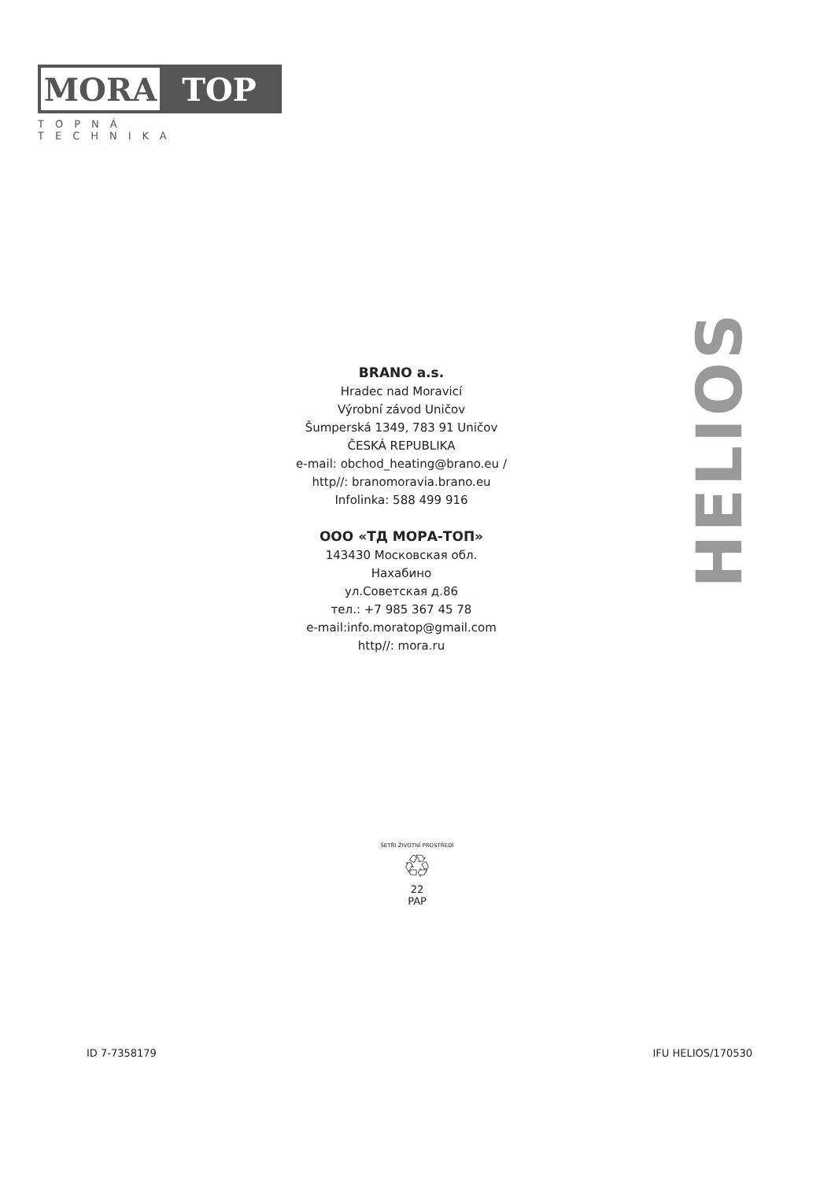MORA TOP
TOPNÁ TECHNIKA
BRANO a.s.
Hradec nad Moravicí
Výrobní závod Uničov
Šumperská 1349, 783 91 Uničov
ČESKÁ REPUBLIKA
e-mail: obchod_heating@brano.eu /
http//: branomoravia.brano.eu
Infolinka: 588 499 916
ООО «ТД МОРА-ТОП»
143430 Московская обл.
Нахабино
ул.Советская д.86
тел.: +7 985 367 45 78
e-mail:info.moratop@gmail.com
http//: mora.ru
HELIOS
ŠETŘI ŽIVOTNÍ PROSTŘEDÍ
♲
22
PAP
ID 7-7358179 IFU HELIOS/170530